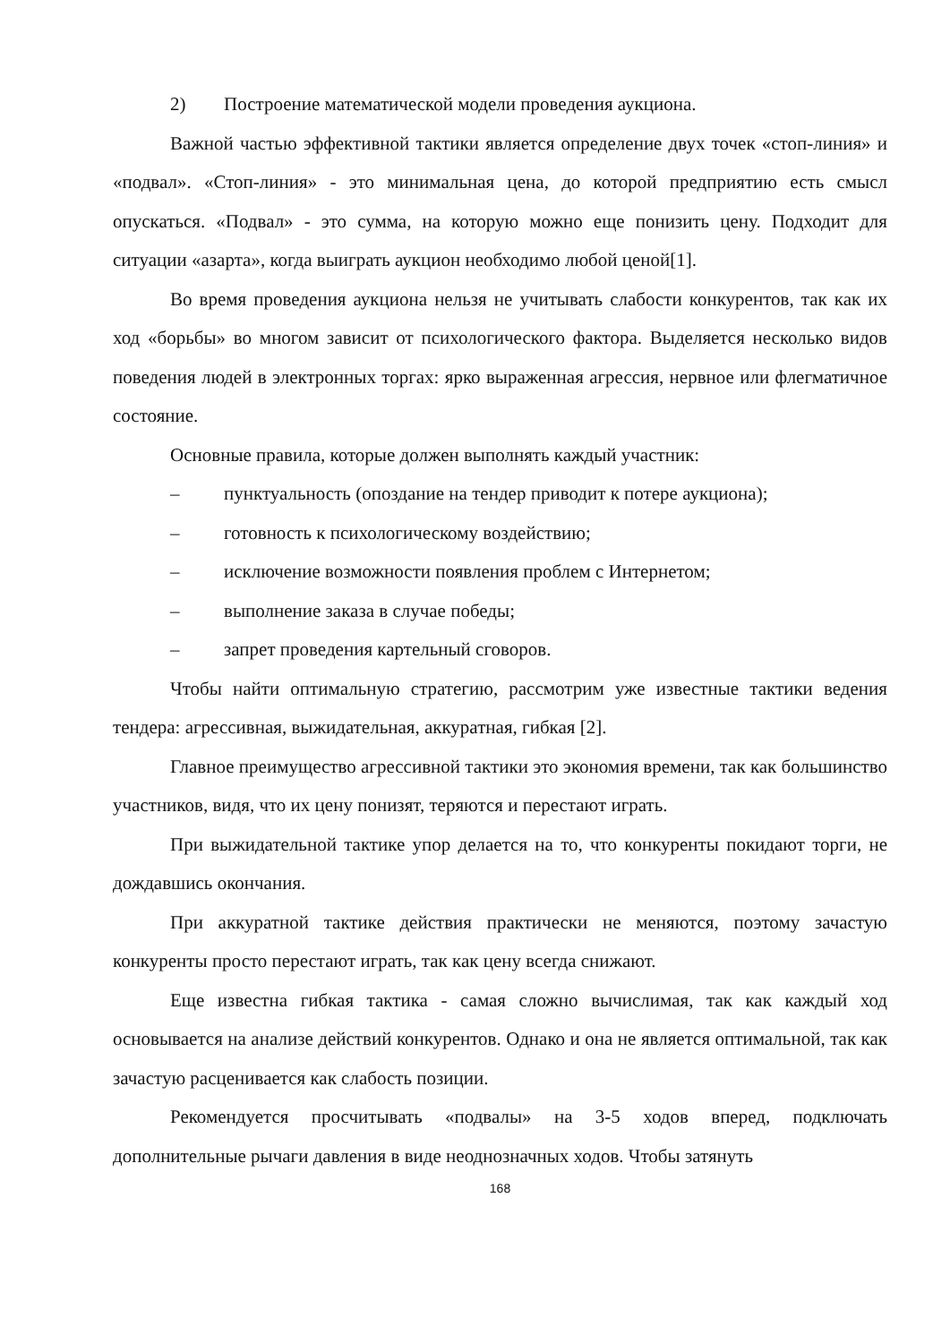2) Построение математической модели проведения аукциона.
Важной частью эффективной тактики является определение двух точек «стоп-линия» и «подвал». «Стоп-линия» - это минимальная цена, до которой предприятию есть смысл опускаться. «Подвал» - это сумма, на которую можно еще понизить цену. Подходит для ситуации «азарта», когда выиграть аукцион необходимо любой ценой[1].
Во время проведения аукциона нельзя не учитывать слабости конкурентов, так как их ход «борьбы» во многом зависит от психологического фактора. Выделяется несколько видов поведения людей в электронных торгах: ярко выраженная агрессия, нервное или флегматичное состояние.
Основные правила, которые должен выполнять каждый участник:
– пунктуальность (опоздание на тендер приводит к потере аукциона);
– готовность к психологическому воздействию;
– исключение возможности появления проблем с Интернетом;
– выполнение заказа в случае победы;
– запрет проведения картельный сговоров.
Чтобы найти оптимальную стратегию, рассмотрим уже известные тактики ведения тендера: агрессивная, выжидательная, аккуратная, гибкая [2].
Главное преимущество агрессивной тактики это экономия времени, так как большинство участников, видя, что их цену понизят, теряются и перестают играть.
При выжидательной тактике упор делается на то, что конкуренты покидают торги, не дождавшись окончания.
При аккуратной тактике действия практически не меняются, поэтому зачастую конкуренты просто перестают играть, так как цену всегда снижают.
Еще известна гибкая тактика - самая сложно вычислимая, так как каждый ход основывается на анализе действий конкурентов. Однако и она не является оптимальной, так как зачастую расценивается как слабость позиции.
Рекомендуется просчитывать «подвалы» на 3-5 ходов вперед, подключать дополнительные рычаги давления в виде неоднозначных ходов. Чтобы затянуть
168